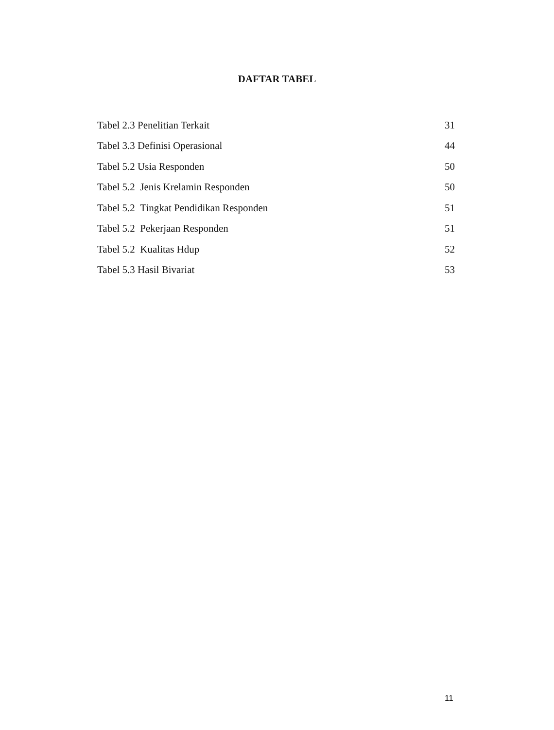DAFTAR TABEL
| Tabel 2.3 Penelitian Terkait | 31 |
| Tabel 3.3 Definisi Operasional | 44 |
| Tabel 5.2 Usia Responden | 50 |
| Tabel 5.2 Jenis Krelamin Responden | 50 |
| Tabel 5.2 Tingkat Pendidikan Responden | 51 |
| Tabel 5.2 Pekerjaan Responden | 51 |
| Tabel 5.2 Kualitas Hdup | 52 |
| Tabel 5.3 Hasil Bivariat | 53 |
11